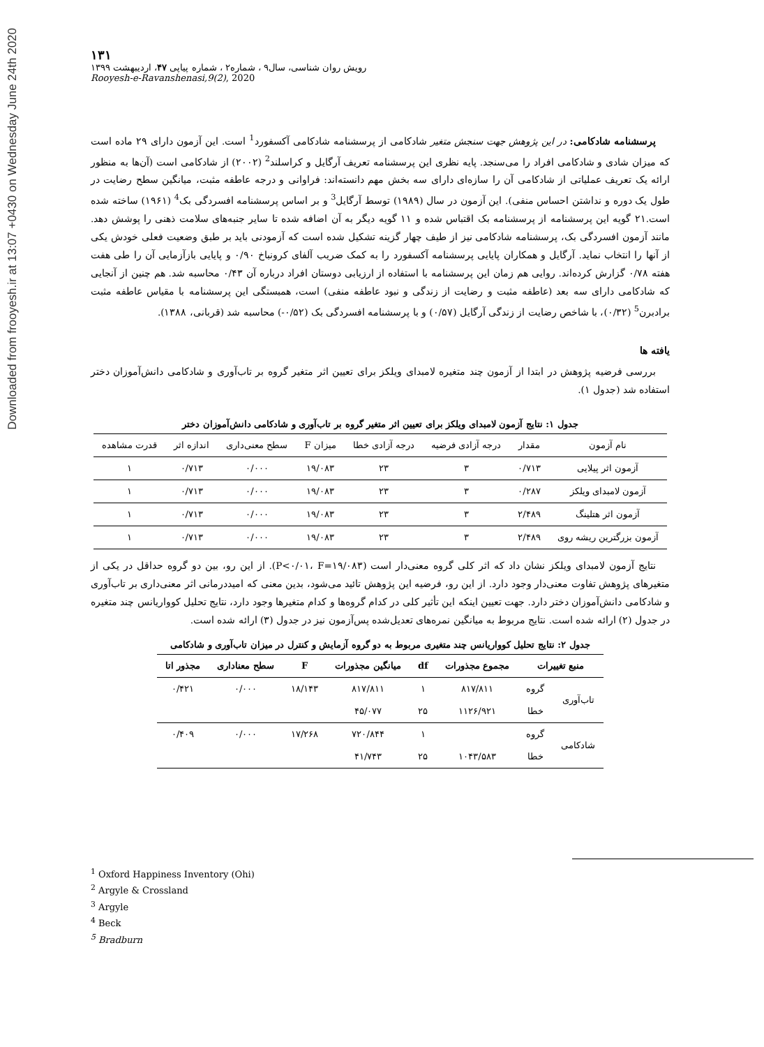Downloaded from frooyesh.ir at 13:07 +0430 on Wednesday June 24th 2020
۱۳۱
رویش روان شناسی، سال۹ ، شماره۲ ، شماره پیاپی ۴۷، اردیبهشت ۱۳۹۹
Rooyesh-e-Ravanshenasi,9(2), 2020
پرسشنامه شادکامی: در این پژوهش جهت سنجش متغیر شادکامی از پرسشنامه شادکامی آکسفورد<sup>1</sup> است. این آزمون دارای ۲۹ ماده است که میزان شادی و شادکامی افراد را می‌سنجد. پایه نظری این پرسشنامه تعریف آرگایل و کراسلند<sup>2</sup> (۲۰۰۲) از شادکامی است (آن‌ها به منظور ارائه یک تعریف عملیاتی از شادکامی آن را سازه‌ای دارای سه بخش مهم دانسته‌اند: فراوانی و درجه عاطفه مثبت، میانگین سطح رضایت در طول یک دوره و نداشتن احساس منفی). این آزمون در سال (۱۹۸۹) توسط آرگایل<sup>3</sup> و بر اساس پرسشنامه افسردگی بک<sup>4</sup> (۱۹۶۱) ساخته شده است.۲۱ گویه این پرسشنامه از پرسشنامه بک اقتباس شده و ۱۱ گویه دیگر به آن اضافه شده تا سایر جنبه‌های سلامت ذهنی را پوشش دهد. مانند آزمون افسردگی بک، پرسشنامه شادکامی نیز از طیف چهار گزینه تشکیل شده است که آزمودنی باید بر طبق وضعیت فعلی خودش یکی از آنها را انتخاب نماید. آرگایل و همکاران پایایی پرسشنامه آکسفورد را به کمک ضریب آلفای کرونباخ ۰/۹۰ و پایایی بازآزمایی آن را طی هفت هفته ۰/۷۸ گزارش کرده‌اند. روایی هم زمان این پرسشنامه با استفاده از ارزیابی دوستان افراد درباره آن ۰/۴۳ محاسبه شد. هم چنین از آنجایی که شادکامی دارای سه بعد (عاطفه مثبت و رضایت از زندگی و نبود عاطفه منفی) است، همبستگی این پرسشنامه با مقیاس عاطفه مثبت برادبرن<sup>5</sup> (۰/۳۲)، با شاخص رضایت از زندگی آرگایل (۰/۵۷) و با پرسشنامه افسردگی بک (۰/۵۲-) محاسبه شد (قربانی، ۱۳۸۸).
یافته ها
بررسی فرضیه پژوهش در ابتدا از آزمون چند متغیره لامبدای ویلکز برای تعیین اثر متغیر گروه بر تاب‌آوری و شادکامی دانش‌آموزان دختر استفاده شد (جدول ۱).
جدول ۱: نتایج آزمون لامبدای ویلکز برای تعیین اثر متغیر گروه بر تاب‌آوری و شادکامی دانش‌آموزان دختر
| نام آزمون | مقدار | درجه آزادی فرضیه | درجه آزادی خطا | میزان F | سطح معنی‌داری | اندازه اثر | قدرت مشاهده |
| --- | --- | --- | --- | --- | --- | --- | --- |
| آزمون اثر پیلایی | ۰/۷۱۳ | ۳ | ۲۳ | ۱۹/۰۸۳ | ۰/۰۰۰ | ۰/۷۱۳ | ۱ |
| آزمون لامبدای ویلکز | ۰/۲۸۷ | ۳ | ۲۳ | ۱۹/۰۸۳ | ۰/۰۰۰ | ۰/۷۱۳ | ۱ |
| آزمون اثر هتلینگ | ۲/۴۸۹ | ۳ | ۲۳ | ۱۹/۰۸۳ | ۰/۰۰۰ | ۰/۷۱۳ | ۱ |
| آزمون بزرگترین ریشه روی | ۲/۴۸۹ | ۳ | ۲۳ | ۱۹/۰۸۳ | ۰/۰۰۰ | ۰/۷۱۳ | ۱ |
نتایج آزمون لامبدای ویلکز نشان داد که اثر کلی گروه معنی‌دار است (P<۰/۰۱، F=۱۹/۰۸۳). از این رو، بین دو گروه حداقل در یکی از متغیرهای پژوهش تفاوت معنی‌دار وجود دارد. از این رو، فرضیه این پژوهش تائید می‌شود، بدین معنی که امیددرمانی اثر معنی‌داری بر تاب‌آوری و شادکامی دانش‌آموزان دختر دارد. جهت تعیین اینکه این تأثیر کلی در کدام گروه‌ها و کدام متغیرها وجود دارد، نتایج تحلیل کوواریانس چند متغیره در جدول (۲) ارائه شده است. نتایج مربوط به میانگین نمره‌های تعدیل‌شده پس‌آزمون نیز در جدول (۳) ارائه شده است.
جدول ۲: نتایج تحلیل کوواریانس چند متغیری مربوط به دو گروه آزمایش و کنترل در میزان تاب‌آوری و شادکامی
| منبع تغییرات | | مجموع مجذورات | df | میانگین مجذورات | F | سطح معناداری | مجذور اتا |
| --- | --- | --- | --- | --- | --- | --- | --- |
| تاب‌آوری | گروه | ۸۱۷/۸۱۱ | ۱ | ۸۱۷/۸۱۱ | ۱۸/۱۴۳ | ۰/۰۰۰ | ۰/۴۲۱ |
| | خطا | ۱۱۲۶/۹۲۱ | ۲۵ | ۴۵/۰۷۷ | | | |
| شادکامی | گروه | | ۱ | ۷۲۰/۸۴۴ | ۱۷/۲۶۸ | ۰/۰۰۰ | ۰/۴۰۹ |
| | خطا | ۱۰۴۳/۵۸۳ | ۲۵ | ۴۱/۷۴۳ | | | |
<sup>1</sup> Oxford Happiness Inventory (Ohi)
<sup>2</sup> Argyle & Crossland
<sup>3</sup> Argyle
<sup>4</sup> Beck
<sup>5</sup> Bradburn